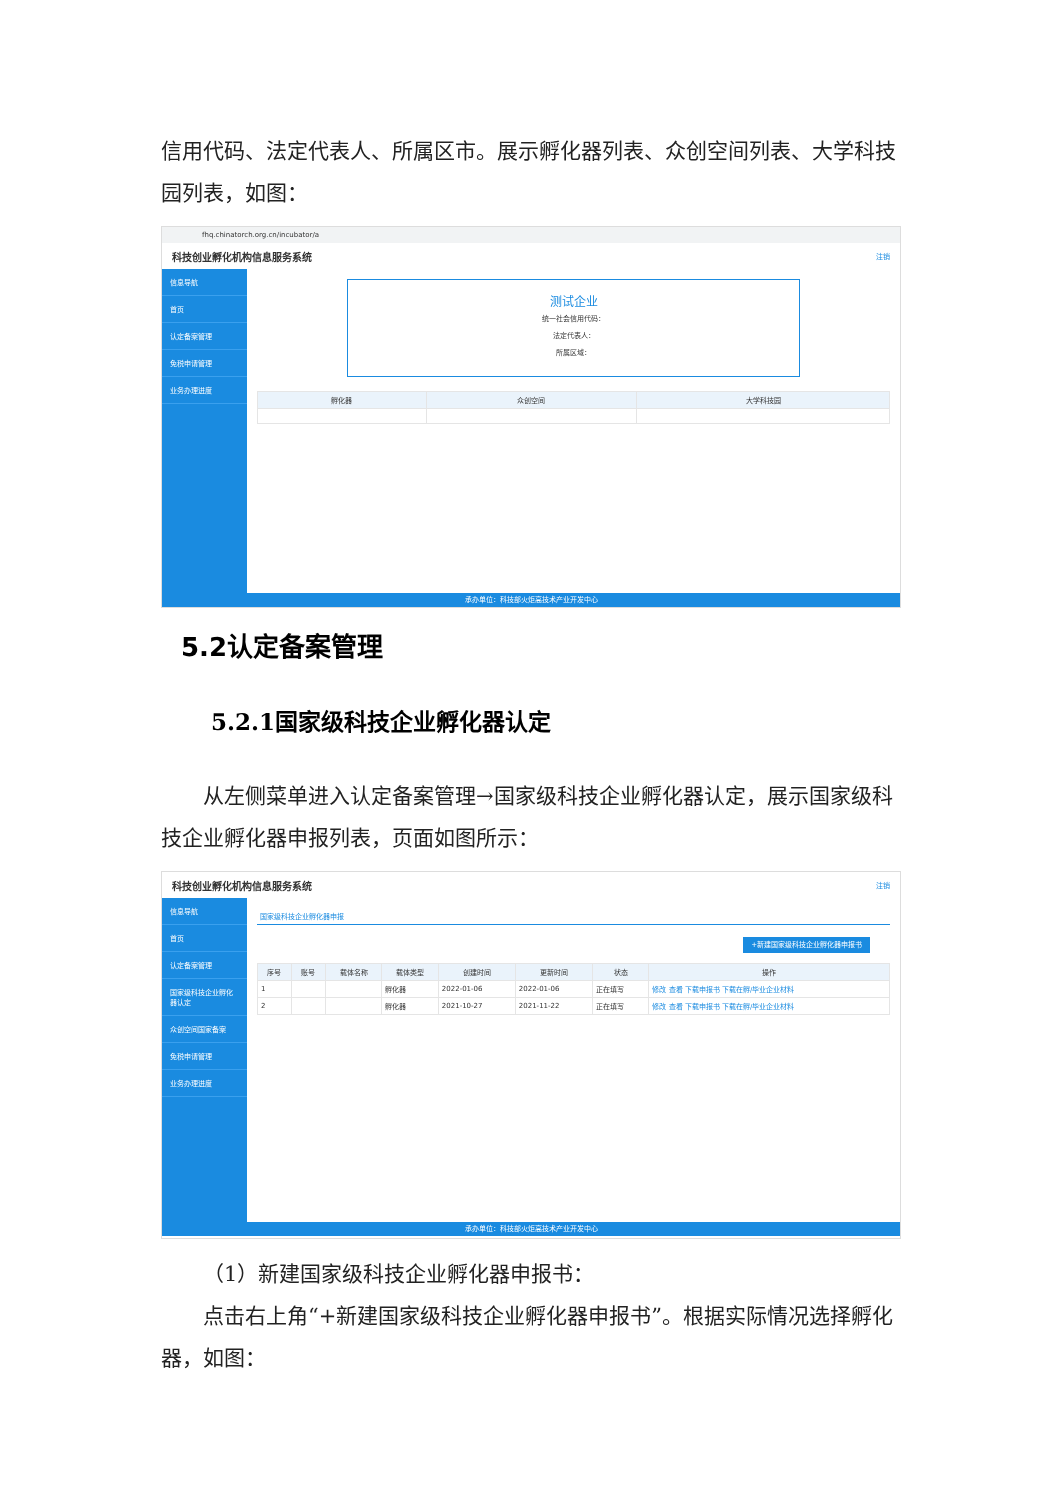信用代码、法定代表人、所属区市。展示孵化器列表、众创空间列表、大学科技园列表，如图：
fhq.chinatorch.org.cn/incubator/a
科技创业孵化机构信息服务系统 注销
信息导航
首页
认定备案管理
免税申请管理
业务办理进度
测试企业
统一社会信用代码：
法定代表人：
所属区域：
| 孵化器 | 众创空间 | 大学科技园 |
| --- | --- | --- |
承办单位：科技部火炬高技术产业开发中心
5.2认定备案管理
5.2.1国家级科技企业孵化器认定
从左侧菜单进入认定备案管理→国家级科技企业孵化器认定，展示国家级科技企业孵化器申报列表，页面如图所示：
科技创业孵化机构信息服务系统 注销
信息导航
首页
认定备案管理
国家级科技企业孵化器认定
众创空间国家备案
免税申请管理
业务办理进度
国家级科技企业孵化器申报
+新建国家级科技企业孵化器申报书
| 序号 | 账号 | 载体名称 | 载体类型 | 创建时间 | 更新时间 | 状态 | 操作 |
| --- | --- | --- | --- | --- | --- | --- | --- |
| 1 | | | 孵化器 | 2022-01-06 | 2022-01-06 | 正在填写 | 修改 查看 下载申报书 下载在孵/毕业企业材料 |
| 2 | | | 孵化器 | 2021-10-27 | 2021-11-22 | 正在填写 | 修改 查看 下载申报书 下载在孵/毕业企业材料 |
承办单位：科技部火炬高技术产业开发中心
（1）新建国家级科技企业孵化器申报书：
点击右上角“+新建国家级科技企业孵化器申报书”。根据实际情况选择孵化器，如图：